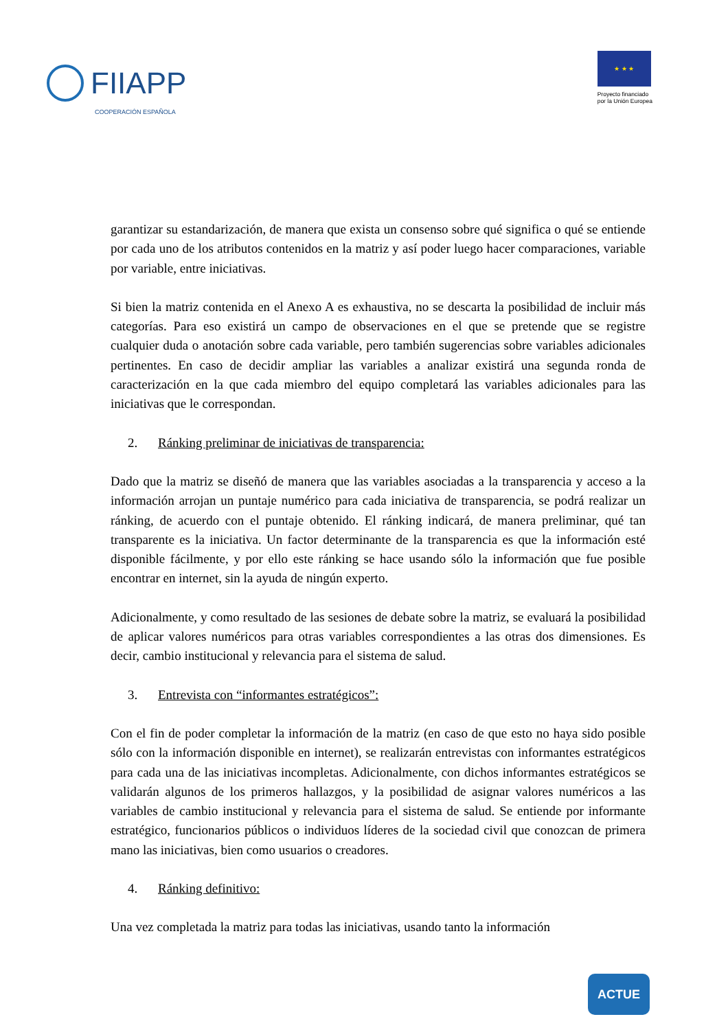FIIAPP
COOPERACIÓN ESPAÑOLA
★ ★ ★
Proyecto financiado
por la Unión Europea
garantizar su estandarización, de manera que exista un consenso sobre qué significa o qué se entiende por cada uno de los atributos contenidos en la matriz y así poder luego hacer comparaciones, variable por variable, entre iniciativas.
Si bien la matriz contenida en el Anexo A es exhaustiva, no se descarta la posibilidad de incluir más categorías. Para eso existirá un campo de observaciones en el que se pretende que se registre cualquier duda o anotación sobre cada variable, pero también sugerencias sobre variables adicionales pertinentes. En caso de decidir ampliar las variables a analizar existirá una segunda ronda de caracterización en la que cada miembro del equipo completará las variables adicionales para las iniciativas que le correspondan.
2. Ránking preliminar de iniciativas de transparencia:
Dado que la matriz se diseñó de manera que las variables asociadas a la transparencia y acceso a la información arrojan un puntaje numérico para cada iniciativa de transparencia, se podrá realizar un ránking, de acuerdo con el puntaje obtenido. El ránking indicará, de manera preliminar, qué tan transparente es la iniciativa. Un factor determinante de la transparencia es que la información esté disponible fácilmente, y por ello este ránking se hace usando sólo la información que fue posible encontrar en internet, sin la ayuda de ningún experto.
Adicionalmente, y como resultado de las sesiones de debate sobre la matriz, se evaluará la posibilidad de aplicar valores numéricos para otras variables correspondientes a las otras dos dimensiones. Es decir, cambio institucional y relevancia para el sistema de salud.
3. Entrevista con “informantes estratégicos”:
Con el fin de poder completar la información de la matriz (en caso de que esto no haya sido posible sólo con la información disponible en internet), se realizarán entrevistas con informantes estratégicos para cada una de las iniciativas incompletas. Adicionalmente, con dichos informantes estratégicos se validarán algunos de los primeros hallazgos, y la posibilidad de asignar valores numéricos a las variables de cambio institucional y relevancia para el sistema de salud. Se entiende por informante estratégico, funcionarios públicos o individuos líderes de la sociedad civil que conozcan de primera mano las iniciativas, bien como usuarios o creadores.
4. Ránking definitivo:
Una vez completada la matriz para todas las iniciativas, usando tanto la información
ACTUE